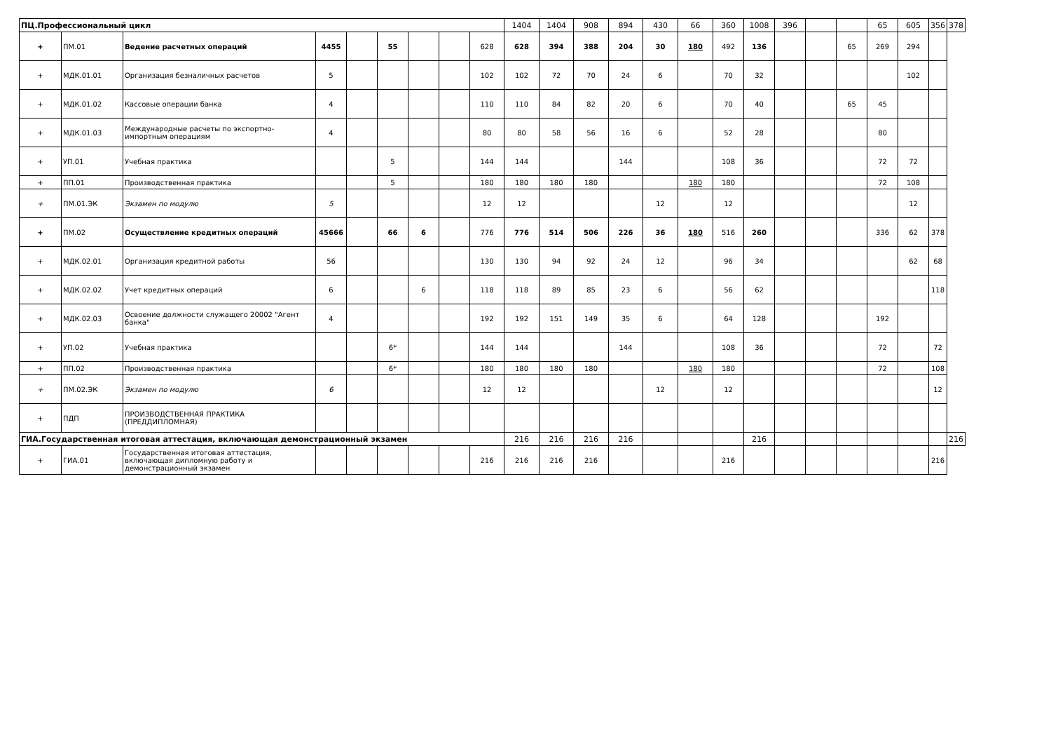| ПЦ.Профессиональный цикл | | | | | | | | | 1404 | 1404 | 908 | 894 | 430 | 66 | 360 | 1008 | 396 | | | 65 | 605 | 356 | 378 |
| + | ПМ.01 | Ведение расчетных операций | 4455 | | 55 | | | 628 | 628 | 394 | 388 | 204 | 30 | 180 | 492 | 136 | | | 65 | 269 | 294 | | |
| + | МДК.01.01 | Организация безналичных расчетов | 5 | | | | | 102 | 102 | 72 | 70 | 24 | 6 | | 70 | 32 | | | | | 102 | | |
| + | МДК.01.02 | Кассовые операции банка | 4 | | | | | 110 | 110 | 84 | 82 | 20 | 6 | | 70 | 40 | | | 65 | 45 | | | |
| + | МДК.01.03 | Международные расчеты по экспортно-импортным операциям | 4 | | | | | 80 | 80 | 58 | 56 | 16 | 6 | | 52 | 28 | | | | 80 | | | |
| + | УП.01 | Учебная практика | | | 5 | | | 144 | 144 | | | 144 | | | 108 | 36 | | | | 72 | 72 | | |
| + | ПП.01 | Производственная практика | | | 5 | | | 180 | 180 | 180 | 180 | | | 180 | 180 | | | | | 72 | 108 | | |
| + | ПМ.01.ЭК | Экзамен по модулю | 5 | | | | | 12 | 12 | | | | 12 | | 12 | | | | | | 12 | | |
| + | ПМ.02 | Осуществление кредитных операций | 45666 | | 66 | 6 | | 776 | 776 | 514 | 506 | 226 | 36 | 180 | 516 | 260 | | | | 336 | 62 | 378 | |
| + | МДК.02.01 | Организация кредитной работы | 56 | | | | | 130 | 130 | 94 | 92 | 24 | 12 | | 96 | 34 | | | | | 62 | 68 | |
| + | МДК.02.02 | Учет кредитных операций | 6 | | | 6 | | 118 | 118 | 89 | 85 | 23 | 6 | | 56 | 62 | | | | | | 118 | |
| + | МДК.02.03 | Освоение должности служащего 20002 "Агент банка" | 4 | | | | | 192 | 192 | 151 | 149 | 35 | 6 | | 64 | 128 | | | | 192 | | | |
| + | УП.02 | Учебная практика | | | 6* | | | 144 | 144 | | | 144 | | | 108 | 36 | | | | 72 | | 72 | |
| + | ПП.02 | Производственная практика | | | 6* | | | 180 | 180 | 180 | 180 | | | 180 | 180 | | | | | 72 | | 108 | |
| + | ПМ.02.ЭК | Экзамен по модулю | 6 | | | | | 12 | 12 | | | | 12 | | 12 | | | | | | | 12 | |
| + | ПДП | ПРОИЗВОДСТВЕННАЯ ПРАКТИКА (ПРЕДДИПЛОМНАЯ) | | | | | | | | | | | | | | | | | | | | | |
| ГИА.Государственная итоговая аттестация, включающая демонстрационный экзамен | | | | | | | | | 216 | 216 | 216 | 216 | | | | 216 | | | | | | | 216 |
| + | ГИА.01 | Государственная итоговая аттестация, включающая дипломную работу и демонстрационный экзамен | | | | | | 216 | 216 | 216 | 216 | | | | 216 | | | | | | | 216 | |